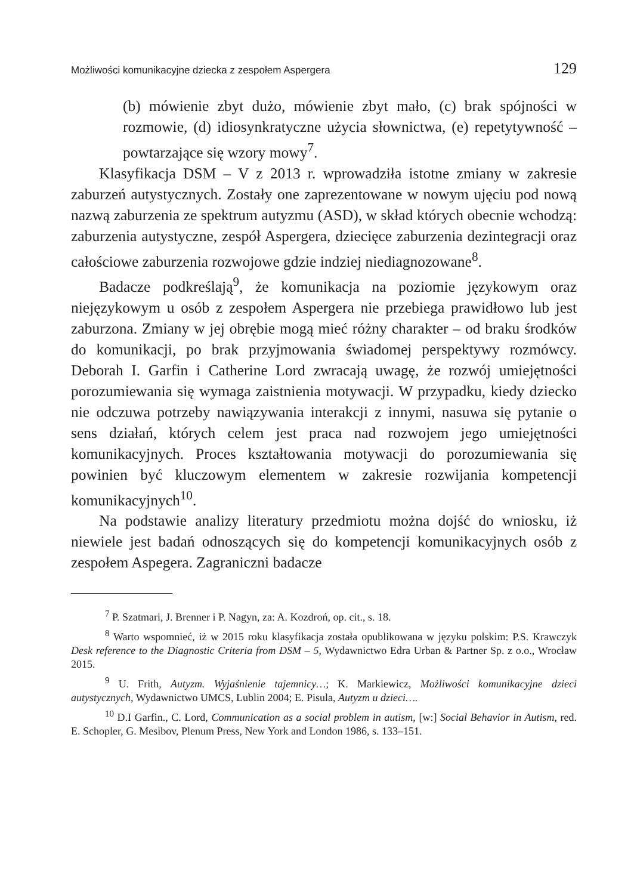Możliwości komunikacyjne dziecka z zespołem Aspergera 129
(b) mówienie zbyt dużo, mówienie zbyt mało, (c) brak spójności w rozmowie, (d) idiosynkratyczne użycia słownictwa, (e) repetytywność – powtarzające się wzory mowy<sup>7</sup>.
Klasyfikacja DSM – V z 2013 r. wprowadziła istotne zmiany w zakresie zaburzeń autystycznych. Zostały one zaprezentowane w nowym ujęciu pod nową nazwą zaburzenia ze spektrum autyzmu (ASD), w skład których obecnie wchodzą: zaburzenia autystyczne, zespół Aspergera, dziecięce zaburzenia dezintegracji oraz całościowe zaburzenia rozwojowe gdzie indziej niediagnozowane<sup>8</sup>.
Badacze podkreślają<sup>9</sup>, że komunikacja na poziomie językowym oraz niejęzykowym u osób z zespołem Aspergera nie przebiega prawidłowo lub jest zaburzona. Zmiany w jej obrębie mogą mieć różny charakter – od braku środków do komunikacji, po brak przyjmowania świadomej perspektywy rozmówcy. Deborah I. Garfin i Catherine Lord zwracają uwagę, że rozwój umiejętności porozumiewania się wymaga zaistnienia motywacji. W przypadku, kiedy dziecko nie odczuwa potrzeby nawiązywania interakcji z innymi, nasuwa się pytanie o sens działań, których celem jest praca nad rozwojem jego umiejętności komunikacyjnych. Proces kształtowania motywacji do porozumiewania się powinien być kluczowym elementem w zakresie rozwijania kompetencji komunikacyjnych<sup>10</sup>.
Na podstawie analizy literatury przedmiotu można dojść do wniosku, iż niewiele jest badań odnoszących się do kompetencji komunikacyjnych osób z zespołem Aspegera. Zagraniczni badacze
<sup>7</sup> P. Szatmari, J. Brenner i P. Nagyn, za: A. Kozdroń, op. cit., s. 18.
<sup>8</sup> Warto wspomnieć, iż w 2015 roku klasyfikacja została opublikowana w języku polskim: P.S. Krawczyk Desk reference to the Diagnostic Criteria from DSM – 5, Wydawnictwo Edra Urban & Partner Sp. z o.o., Wrocław 2015.
<sup>9</sup> U. Frith, Autyzm. Wyjaśnienie tajemnicy…; K. Markiewicz, Możliwości komunikacyjne dzieci autystycznych, Wydawnictwo UMCS, Lublin 2004; E. Pisula, Autyzm u dzieci….
<sup>10</sup> D.I Garfin., C. Lord, Communication as a social problem in autism, [w:] Social Behavior in Autism, red. E. Schopler, G. Mesibov, Plenum Press, New York and London 1986, s. 133–151.